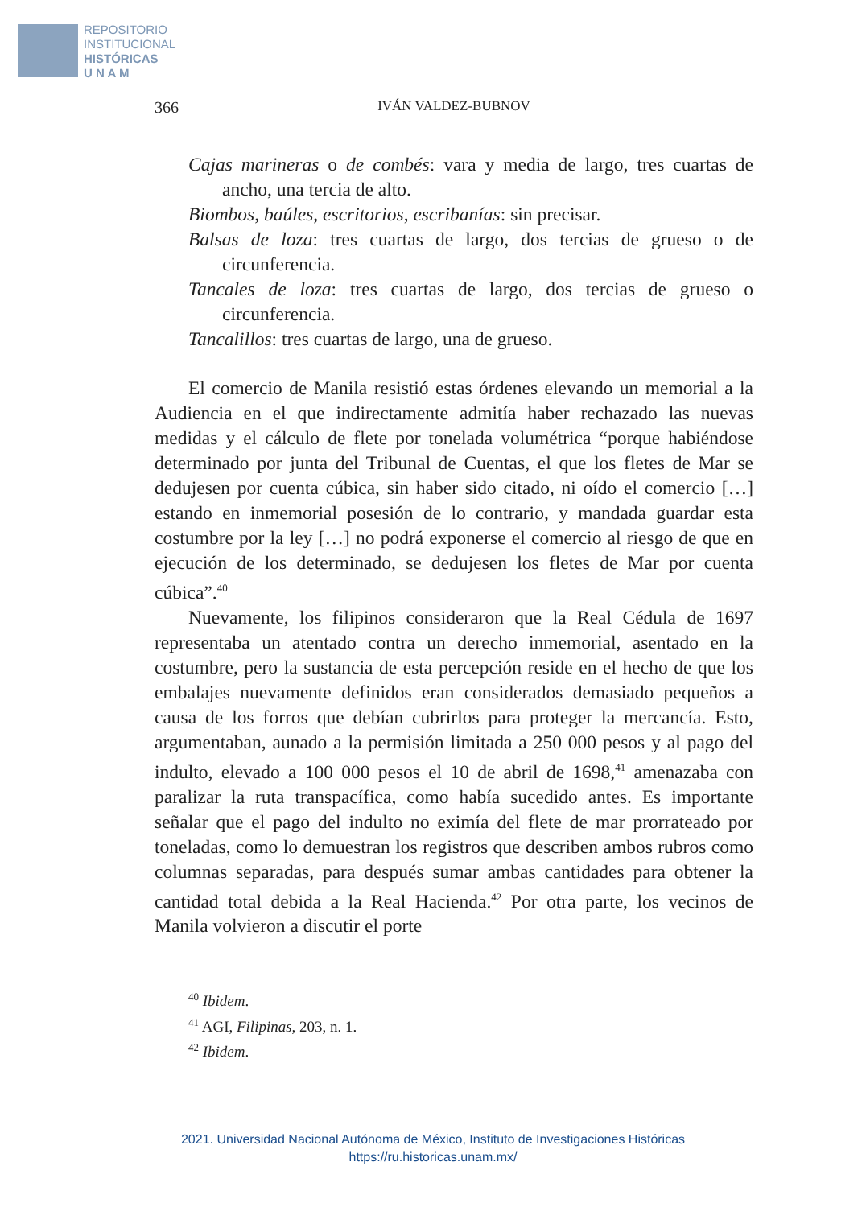REPOSITORIO
INSTITUCIONAL
HISTÓRICAS
U N A M
366 IVÁN VALDEZ-BUBNOV
Cajas marineras o de combés: vara y media de largo, tres cuartas de ancho, una tercia de alto.
Biombos, baúles, escritorios, escribanías: sin precisar.
Balsas de loza: tres cuartas de largo, dos tercias de grueso o de circunferencia.
Tancales de loza: tres cuartas de largo, dos tercias de grueso o circunferencia.
Tancalillos: tres cuartas de largo, una de grueso.
El comercio de Manila resistió estas órdenes elevando un memorial a la Audiencia en el que indirectamente admitía haber rechazado las nuevas medidas y el cálculo de flete por tonelada volumétrica “porque habiéndose determinado por junta del Tribunal de Cuentas, el que los fletes de Mar se dedujesen por cuenta cúbica, sin haber sido citado, ni oído el comercio […] estando en inmemorial posesión de lo contrario, y mandada guardar esta costumbre por la ley […] no podrá exponerse el comercio al riesgo de que en ejecución de los determinado, se dedujesen los fletes de Mar por cuenta cúbica”.<sup>40</sup>
Nuevamente, los filipinos consideraron que la Real Cédula de 1697 representaba un atentado contra un derecho inmemorial, asentado en la costumbre, pero la sustancia de esta percepción reside en el hecho de que los embalajes nuevamente definidos eran considerados demasiado pequeños a causa de los forros que debían cubrirlos para proteger la mercancía. Esto, argumentaban, aunado a la permisión limitada a 250 000 pesos y al pago del indulto, elevado a 100 000 pesos el 10 de abril de 1698,<sup>41</sup> amenazaba con paralizar la ruta transpacífica, como había sucedido antes. Es importante señalar que el pago del indulto no eximía del flete de mar prorrateado por toneladas, como lo demuestran los registros que describen ambos rubros como columnas separadas, para después sumar ambas cantidades para obtener la cantidad total debida a la Real Hacienda.<sup>42</sup> Por otra parte, los vecinos de Manila volvieron a discutir el porte
<sup>40</sup> Ibidem.
<sup>41</sup> AGI, Filipinas, 203, n. 1.
<sup>42</sup> Ibidem.
2021. Universidad Nacional Autónoma de México, Instituto de Investigaciones Históricas
https://ru.historicas.unam.mx/